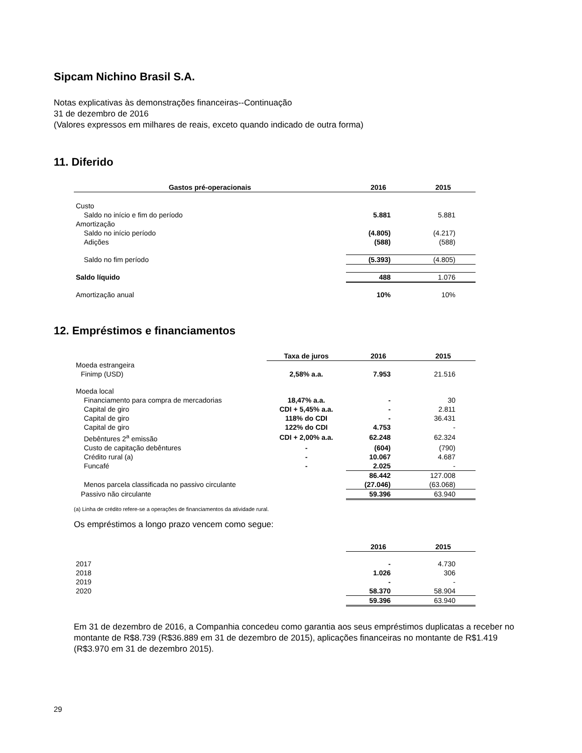Sipcam Nichino Brasil S.A.
Notas explicativas às demonstrações financeiras--Continuação
31 de dezembro de 2016
(Valores expressos em milhares de reais, exceto quando indicado de outra forma)
11. Diferido
| Gastos pré-operacionais | 2016 | 2015 |
| --- | --- | --- |
| Custo | | |
| Saldo no início e fim do período | 5.881 | 5.881 |
| Amortização | | |
| Saldo no início período | (4.805) | (4.217) |
| Adições | (588) | (588) |
| Saldo no fim período | (5.393) | (4.805) |
| Saldo líquido | 488 | 1.076 |
| Amortização anual | 10% | 10% |
12. Empréstimos e financiamentos
| | Taxa de juros | 2016 | 2015 |
| --- | --- | --- | --- |
| Moeda estrangeira | | | |
| Finimp (USD) | 2,58% a.a. | 7.953 | 21.516 |
| Moeda local | | | |
| Financiamento para compra de mercadorias | 18,47% a.a. | - | 30 |
| Capital de giro | CDI + 5,45% a.a. | - | 2.811 |
| Capital de giro | 118% do CDI | - | 36.431 |
| Capital de giro | 122% do CDI | 4.753 | - |
| Debêntures 2<sup>a</sup> emissão | CDI + 2,00% a.a. | 62.248 | 62.324 |
| Custo de capitação debêntures | - | (604) | (790) |
| Crédito rural (a) | - | 10.067 | 4.687 |
| Funcafé | - | 2.025 | - |
| | | 86.442 | 127.008 |
| Menos parcela classificada no passivo circulante | | (27.046) | (63.068) |
| Passivo não circulante | | 59.396 | 63.940 |
(a) Linha de crédito refere-se a operações de financiamentos da atividade rural.
Os empréstimos a longo prazo vencem como segue:
| | 2016 | 2015 |
| --- | --- | --- |
| 2017 | - | 4.730 |
| 2018 | 1.026 | 306 |
| 2019 | - | - |
| 2020 | 58.370 | 58.904 |
| | 59.396 | 63.940 |
Em 31 de dezembro de 2016, a Companhia concedeu como garantia aos seus empréstimos duplicatas a receber no montante de R$8.739 (R$36.889 em 31 de dezembro de 2015), aplicações financeiras no montante de R$1.419 (R$3.970 em 31 de dezembro 2015).
29